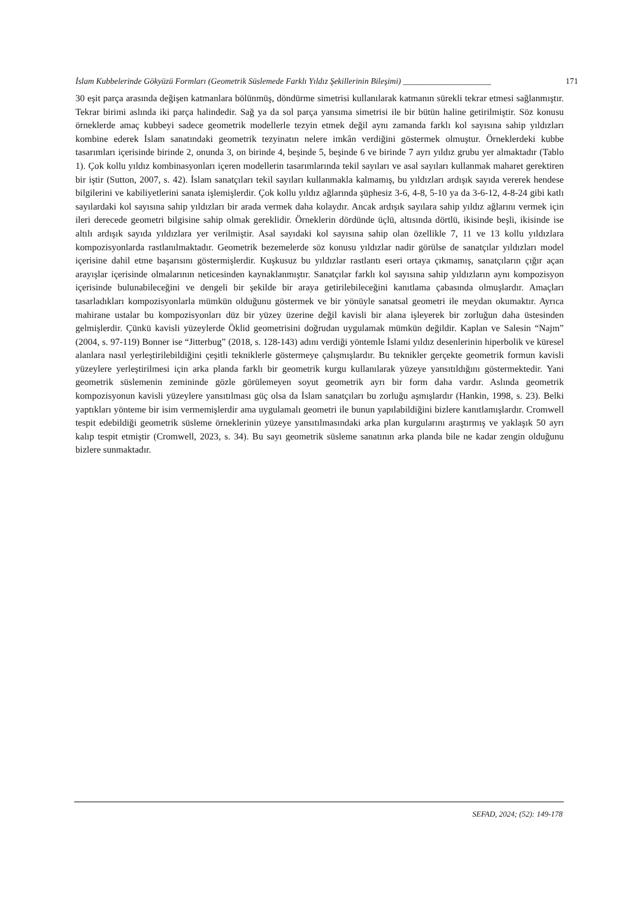İslam Kubbelerinde Gökyüzü Formları (Geometrik Süslemede Farklı Yıldız Şekillerinin Bileşimi) _____________________ 171
30 eşit parça arasında değişen katmanlara bölünmüş, döndürme simetrisi kullanılarak katmanın sürekli tekrar etmesi sağlanmıştır. Tekrar birimi aslında iki parça halindedir. Sağ ya da sol parça yansıma simetrisi ile bir bütün haline getirilmiştir. Söz konusu örneklerde amaç kubbeyi sadece geometrik modellerle tezyin etmek değil aynı zamanda farklı kol sayısına sahip yıldızları kombine ederek İslam sanatındaki geometrik tezyinatın nelere imkân verdiğini göstermek olmuştur. Örneklerdeki kubbe tasarımları içerisinde birinde 2, onunda 3, on birinde 4, beşinde 5, beşinde 6 ve birinde 7 ayrı yıldız grubu yer almaktadır (Tablo 1). Çok kollu yıldız kombinasyonları içeren modellerin tasarımlarında tekil sayıları ve asal sayıları kullanmak maharet gerektiren bir iştir (Sutton, 2007, s. 42). İslam sanatçıları tekil sayıları kullanmakla kalmamış, bu yıldızları ardışık sayıda vererek hendese bilgilerini ve kabiliyetlerini sanata işlemişlerdir. Çok kollu yıldız ağlarında şüphesiz 3-6, 4-8, 5-10 ya da 3-6-12, 4-8-24 gibi katlı sayılardaki kol sayısına sahip yıldızları bir arada vermek daha kolaydır. Ancak ardışık sayılara sahip yıldız ağlarını vermek için ileri derecede geometri bilgisine sahip olmak gereklidir. Örneklerin dördünde üçlü, altısında dörtlü, ikisinde beşli, ikisinde ise altılı ardışık sayıda yıldızlara yer verilmiştir. Asal sayıdaki kol sayısına sahip olan özellikle 7, 11 ve 13 kollu yıldızlara kompozisyonlarda rastlanılmaktadır. Geometrik bezemelerde söz konusu yıldızlar nadir görülse de sanatçılar yıldızları model içerisine dahil etme başarısını göstermişlerdir. Kuşkusuz bu yıldızlar rastlantı eseri ortaya çıkmamış, sanatçıların çığır açan arayışlar içerisinde olmalarının neticesinden kaynaklanmıştır. Sanatçılar farklı kol sayısına sahip yıldızların aynı kompozisyon içerisinde bulunabileceğini ve dengeli bir şekilde bir araya getirilebileceğini kanıtlama çabasında olmuşlardır. Amaçları tasarladıkları kompozisyonlarla mümkün olduğunu göstermek ve bir yönüyle sanatsal geometri ile meydan okumaktır. Ayrıca mahirane ustalar bu kompozisyonları düz bir yüzey üzerine değil kavisli bir alana işleyerek bir zorluğun daha üstesinden gelmişlerdir. Çünkü kavisli yüzeylerde Öklid geometrisini doğrudan uygulamak mümkün değildir. Kaplan ve Salesin “Najm” (2004, s. 97-119) Bonner ise “Jitterbug” (2018, s. 128-143) adını verdiği yöntemle İslami yıldız desenlerinin hiperbolik ve küresel alanlara nasıl yerleştirilebildiğini çeşitli tekniklerle göstermeye çalışmışlardır. Bu teknikler gerçekte geometrik formun kavisli yüzeylere yerleştirilmesi için arka planda farklı bir geometrik kurgu kullanılarak yüzeye yansıtıldığını göstermektedir. Yani geometrik süslemenin zemininde gözle görülemeyen soyut geometrik ayrı bir form daha vardır. Aslında geometrik kompozisyonun kavisli yüzeylere yansıtılması güç olsa da İslam sanatçıları bu zorluğu aşmışlardır (Hankin, 1998, s. 23). Belki yaptıkları yönteme bir isim vermemişlerdir ama uygulamalı geometri ile bunun yapılabildiğini bizlere kanıtlamışlardır. Cromwell tespit edebildiği geometrik süsleme örneklerinin yüzeye yansıtılmasındaki arka plan kurgularını araştırmış ve yaklaşık 50 ayrı kalıp tespit etmiştir (Cromwell, 2023, s. 34). Bu sayı geometrik süsleme sanatının arka planda bile ne kadar zengin olduğunu bizlere sunmaktadır.
SEFAD, 2024; (52): 149-178